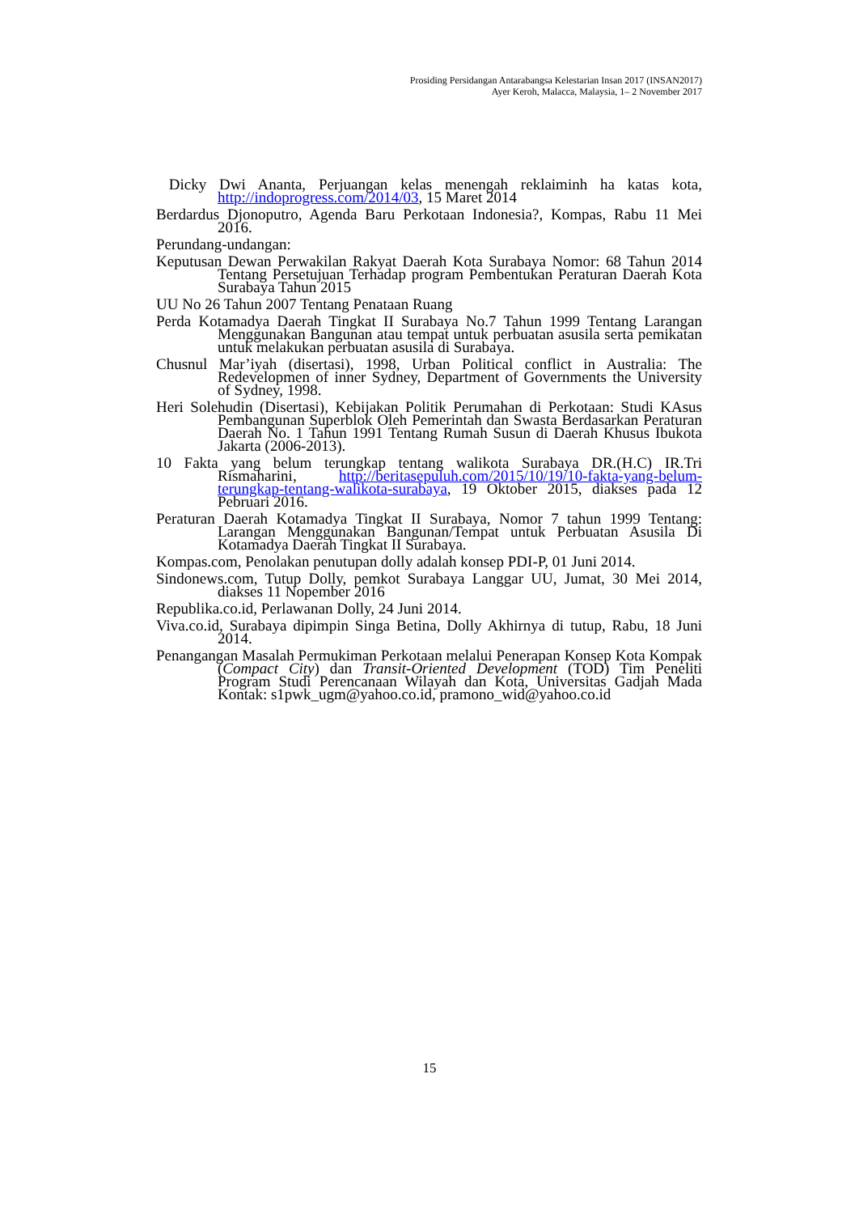Prosiding Persidangan Antarabangsa Kelestarian Insan 2017 (INSAN2017)
Ayer Keroh, Malacca, Malaysia, 1– 2 November 2017
Dicky Dwi Ananta, Perjuangan kelas menengah reklaiminh ha katas kota, http://indoprogress.com/2014/03, 15 Maret 2014
Berdardus Djonoputro, Agenda Baru Perkotaan Indonesia?, Kompas, Rabu 11 Mei 2016.
Perundang-undangan:
Keputusan Dewan Perwakilan Rakyat Daerah Kota Surabaya Nomor: 68 Tahun 2014 Tentang Persetujuan Terhadap program Pembentukan Peraturan Daerah Kota Surabaya Tahun 2015
UU No 26 Tahun 2007 Tentang Penataan Ruang
Perda Kotamadya Daerah Tingkat II Surabaya No.7 Tahun 1999 Tentang Larangan Menggunakan Bangunan atau tempat untuk perbuatan asusila serta pemikatan untuk melakukan perbuatan asusila di Surabaya.
Chusnul Mar’iyah (disertasi), 1998, Urban Political conflict in Australia: The Redevelopmen of inner Sydney, Department of Governments the University of Sydney, 1998.
Heri Solehudin (Disertasi), Kebijakan Politik Perumahan di Perkotaan: Studi KAsus Pembangunan Superblok Oleh Pemerintah dan Swasta Berdasarkan Peraturan Daerah No. 1 Tahun 1991 Tentang Rumah Susun di Daerah Khusus Ibukota Jakarta (2006-2013).
10 Fakta yang belum terungkap tentang walikota Surabaya DR.(H.C) IR.Tri Rismaharini, http://beritasepuluh.com/2015/10/19/10-fakta-yang-belum-terungkap-tentang-walikota-surabaya, 19 Oktober 2015, diakses pada 12 Pebruari 2016.
Peraturan Daerah Kotamadya Tingkat II Surabaya, Nomor 7 tahun 1999 Tentang: Larangan Menggunakan Bangunan/Tempat untuk Perbuatan Asusila Di Kotamadya Daerah Tingkat II Surabaya.
Kompas.com, Penolakan penutupan dolly adalah konsep PDI-P, 01 Juni 2014.
Sindonews.com, Tutup Dolly, pemkot Surabaya Langgar UU, Jumat, 30 Mei 2014, diakses 11 Nopember 2016
Republika.co.id, Perlawanan Dolly, 24 Juni 2014.
Viva.co.id, Surabaya dipimpin Singa Betina, Dolly Akhirnya di tutup, Rabu, 18 Juni 2014.
Penangangan Masalah Permukiman Perkotaan melalui Penerapan Konsep Kota Kompak (Compact City) dan Transit-Oriented Development (TOD) Tim Peneliti Program Studi Perencanaan Wilayah dan Kota, Universitas Gadjah Mada Kontak: s1pwk_ugm@yahoo.co.id, pramono_wid@yahoo.co.id
15